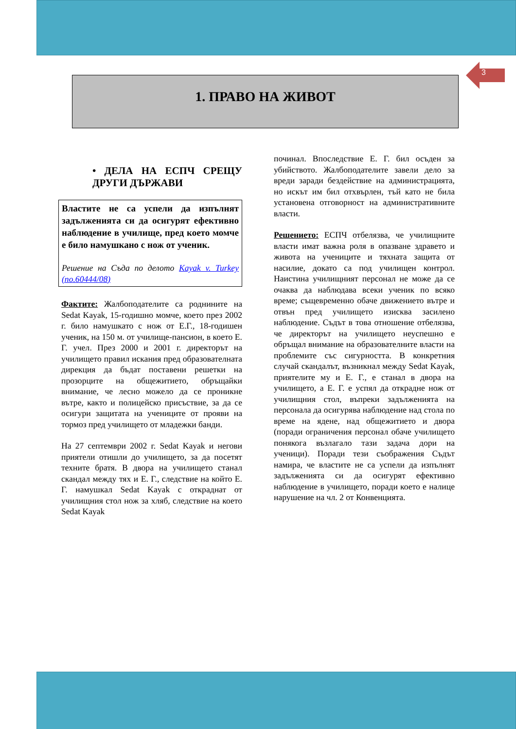3
1. ПРАВО НА ЖИВОТ
• ДЕЛА НА ЕСПЧ СРЕЩУ ДРУГИ ДЪРЖАВИ
Властите не са успели да изпълнят задълженията си да осигурят ефективно наблюдение в училище, пред което момче е било намушкано с нож от ученик.
Решение на Съда по делото Kayak v. Turkey (no.60444/08)
Фактите: Жалбоподателите са роднините на Sedat Kayak, 15-годишно момче, което през 2002 г. било намушкато с нож от Е.Г., 18-годишен ученик, на 150 м. от училище-пансион, в което Е. Г. учел. През 2000 и 2001 г. директорът на училището правил искания пред образователната дирекция да бъдат поставени решетки на прозорците на общежитието, обръщайки внимание, че лесно можело да се проникне вътре, както и полицейско присъствие, за да се осигури защитата на учениците от прояви на тормоз пред училището от младежки банди.
На 27 септември 2002 г. Sedat Kayak и негови приятели отишли до училището, за да посетят техните братя. В двора на училището станал скандал между тях и Е. Г., следствие на който Е. Г. намушкал Sedat Kayak с откраднат от училищния стол нож за хляб, следствие на което Sedat Kayak
починал. Впоследствие Е. Г. бил осъден за убийството. Жалбоподателите завели дело за вреди заради бездействие на администрацията, но искът им бил отхвърлен, тъй като не била установена отговорност на административните власти.
Решението: ЕСПЧ отбелязва, че училищните власти имат важна роля в опазване здравето и живота на учениците и тяхната защита от насилие, докато са под училищен контрол. Наистина училищният персонал не може да се очаква да наблюдава всеки ученик по всяко време; същевременно обаче движението вътре и отвън пред училището изисква засилено наблюдение. Съдът в това отношение отбелязва, че директорът на училището неуспешно е обръщал внимание на образователните власти на проблемите със сигурността. В конкретния случай скандалът, възникнал между Sedat Kayak, приятелите му и Е. Г., е станал в двора на училището, а Е. Г. е успял да открадне нож от училищния стол, въпреки задълженията на персонала да осигурява наблюдение над стола по време на ядене, над общежитието и двора (поради ограничения персонал обаче училището понякога възлагало тази задача дори на ученици). Поради тези съображения Съдът намира, че властите не са успели да изпълнят задълженията си да осигурят ефективно наблюдение в училището, поради което е налице нарушение на чл. 2 от Конвенцията.